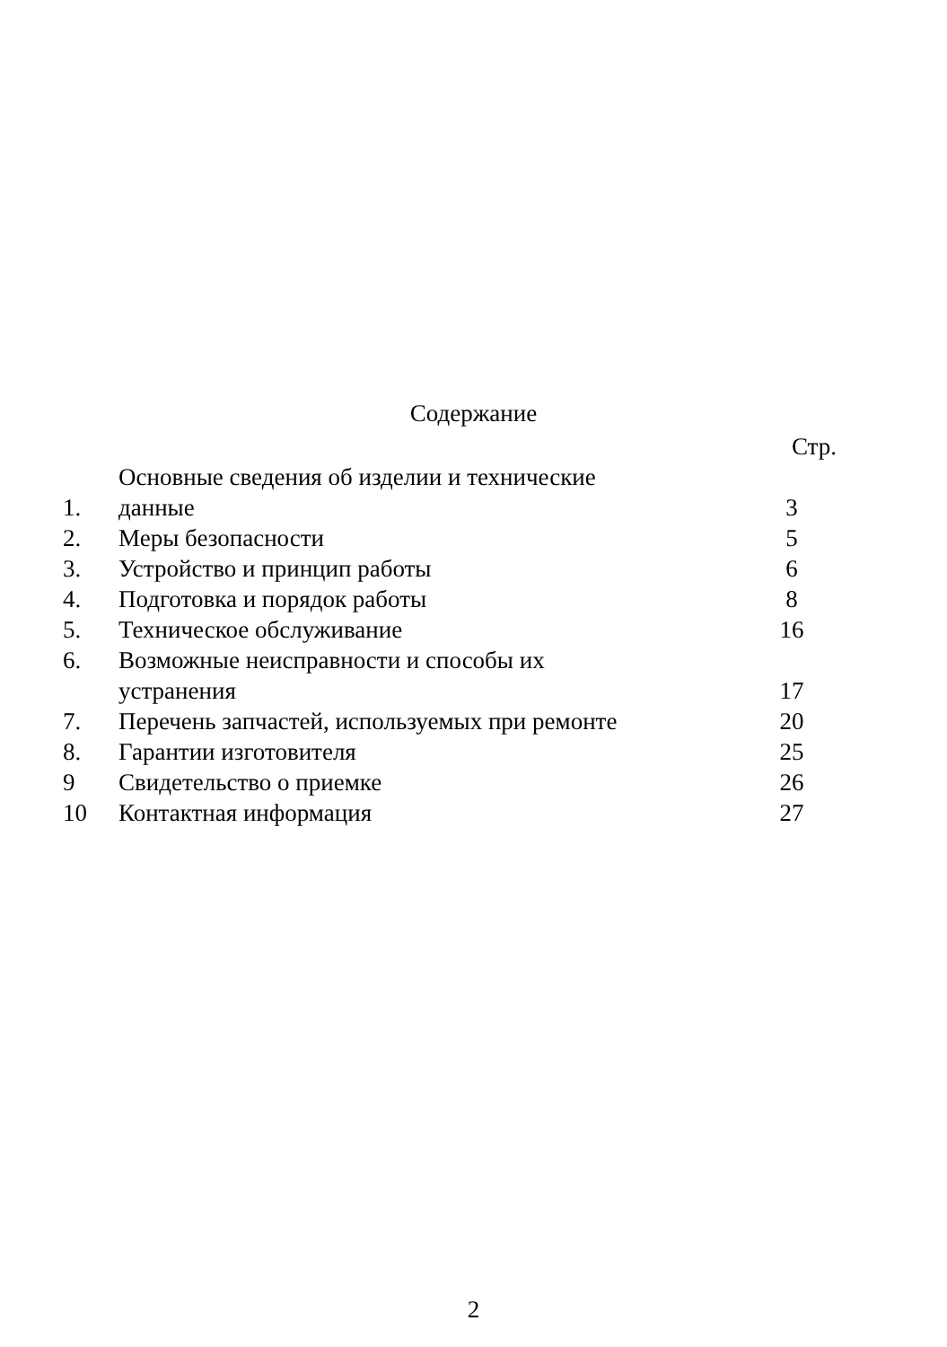Содержание
| | | Стр. |
| 1. | Основные сведения об изделии и технические данные | 3 |
| 2. | Меры безопасности | 5 |
| 3. | Устройство и принцип работы | 6 |
| 4. | Подготовка и порядок работы | 8 |
| 5. | Техническое обслуживание | 16 |
| 6. | Возможные неисправности и способы их устранения | 17 |
| 7. | Перечень запчастей, используемых при ремонте | 20 |
| 8. | Гарантии изготовителя | 25 |
| 9 | Свидетельство о приемке | 26 |
| 10 | Контактная информация | 27 |
2